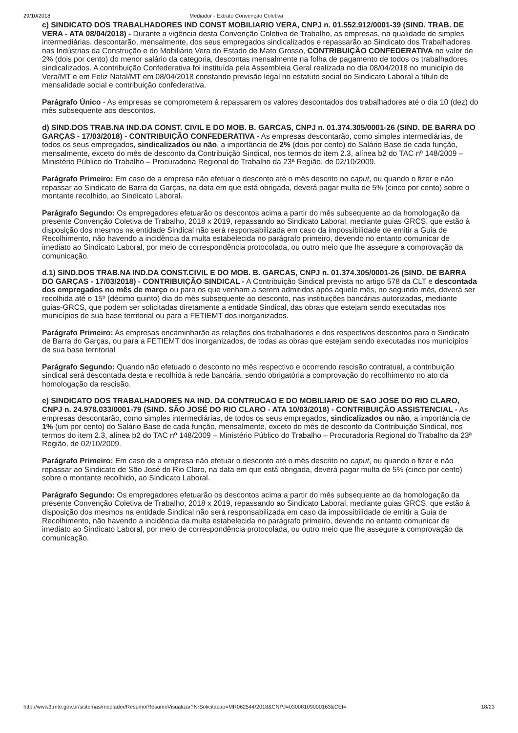29/10/2018 Mediador - Extrato Convenção Coletiva
c) SINDICATO DOS TRABALHADORES IND CONST MOBILIARIO VERA, CNPJ n. 01.552.912/0001-39 (SIND. TRAB. DE VERA - ATA 08/04/2018) - Durante a vigência desta Convenção Coletiva de Trabalho, as empresas, na qualidade de simples intermediárias, descontarão, mensalmente, dos seus empregados sindicalizados e repassarão ao Sindicato dos Trabalhadores nas Indústrias da Construção e do Mobiliário Vera do Estado de Mato Grosso, CONTRIBUIÇÃO CONFEDERATIVA no valor de 2% (dois por cento) do menor salário da categoria, descontas mensalmente na folha de pagamento de todos os trabalhadores sindicalizados. A contribuição Confederativa foi instituída pela Assembleia Geral realizada no dia 08/04/2018 no município de Vera/MT e em Feliz Natal/MT em 08/04/2018 constando previsão legal no estatuto social do Sindicato Laboral a título de mensalidade social e contribuição confederativa.
Parágrafo Único - As empresas se comprometem à repassarem os valores descontados dos trabalhadores até o dia 10 (dez) do mês subsequente aos descontos.
d) SIND.DOS TRAB.NA IND.DA CONST. CIVIL E DO MOB. B. GARCAS, CNPJ n. 01.374.305/0001-26 (SIND. DE BARRA DO GARÇAS - 17/03/2018) - CONTRIBUIÇÃO CONFEDERATIVA - As empresas descontarão, como simples intermediárias, de todos os seus empregados, sindicalizados ou não, a importância de 2% (dois por cento) do Salário Base de cada função, mensalmente, exceto do mês de desconto da Contribuição Sindical, nos termos do item 2.3, alínea b2 do TAC nº 148/2009 – Ministério Público do Trabalho – Procuradoria Regional do Trabalho da 23ª Região, de 02/10/2009.
Parágrafo Primeiro: Em caso de a empresa não efetuar o desconto até o mês descrito no caput, ou quando o fizer e não repassar ao Sindicato de Barra do Garças, na data em que está obrigada, deverá pagar multa de 5% (cinco por cento) sobre o montante recolhido, ao Sindicato Laboral.
Parágrafo Segundo: Os empregadores efetuarão os descontos acima a partir do mês subsequente ao da homologação da presente Convenção Coletiva de Trabalho, 2018 x 2019, repassando ao Sindicato Laboral, mediante guias GRCS, que estão à disposição dos mesmos na entidade Sindical não será responsabilizada em caso da impossibilidade de emitir a Guia de Recolhimento, não havendo a incidência da multa estabelecida no parágrafo primeiro, devendo no entanto comunicar de imediato ao Sindicato Laboral, por meio de correspondência protocolada, ou outro meio que lhe assegure a comprovação da comunicação.
d.1) SIND.DOS TRAB.NA IND.DA CONST.CIVIL E DO MOB. B. GARCAS, CNPJ n. 01.374.305/0001-26 (SIND. DE BARRA DO GARÇAS - 17/03/2018) - CONTRIBUIÇÃO SINDICAL - A Contribuição Sindical prevista no artigo 578 da CLT e descontada dos empregados no mês de março ou para os que venham a serem admitidos após aquele mês, no segundo mês, deverá ser recolhida até o 15º (décimo quinto) dia do mês subsequente ao desconto, nas instituições bancárias autorizadas, mediante guias-GRCS, que podem ser solicitadas diretamente a entidade Sindical, das obras que estejam sendo executadas nos municípios de sua base territorial ou para a FETIEMT dos inorganizados.
Parágrafo Primeiro: As empresas encaminharão as relações dos trabalhadores e dos respectivos descontos para o Sindicato de Barra do Garças, ou para a FETIEMT dos inorganizados, de todas as obras que estejam sendo executadas nos municípios de sua base territorial
Parágrafo Segundo: Quando não efetuado o desconto no mês respectivo e ocorrendo rescisão contratual, a contribuição sindical será descontada desta e recolhida à rede bancária, sendo obrigatória a comprovação do recolhimento no ato da homologação da rescisão.
e) SINDICATO DOS TRABALHADORES NA IND. DA CONTRUCAO E DO MOBILIARIO DE SAO JOSE DO RIO CLARO, CNPJ n. 24.978.033/0001-79 (SIND. SÃO JOSÉ DO RIO CLARO - ATA 10/03/2018) - CONTRIBUIÇÃO ASSISTENCIAL - As empresas descontarão, como simples intermediárias, de todos os seus empregados, sindicalizados ou não, a importância de 1% (um por cento) do Salário Base de cada função, mensalmente, exceto do mês de desconto da Contribuição Sindical, nos termos do item 2.3, alínea b2 do TAC nº 148/2009 – Ministério Público do Trabalho – Procuradoria Regional do Trabalho da 23ª Região, de 02/10/2009.
Parágrafo Primeiro: Em caso de a empresa não efetuar o desconto até o mês descrito no caput, ou quando o fizer e não repassar ao Sindicato de São José do Rio Claro, na data em que está obrigada, deverá pagar multa de 5% (cinco por cento) sobre o montante recolhido, ao Sindicato Laboral.
Parágrafo Segundo: Os empregadores efetuarão os descontos acima a partir do mês subsequente ao da homologação da presente Convenção Coletiva de Trabalho, 2018 x 2019, repassando ao Sindicato Laboral, mediante guias GRCS, que estão à disposição dos mesmos na entidade Sindical não será responsabilizada em caso da impossibilidade de emitir a Guia de Recolhimento, não havendo a incidência da multa estabelecida no parágrafo primeiro, devendo no entanto comunicar de imediato ao Sindicato Laboral, por meio de correspondência protocolada, ou outro meio que lhe assegure a comprovação da comunicação.
http://www3.mte.gov.br/sistemas/mediador/Resumo/ResumoVisualizar?NrSolicitacao=MR062544/2018&CNPJ=03008109000163&CEI= 18/23